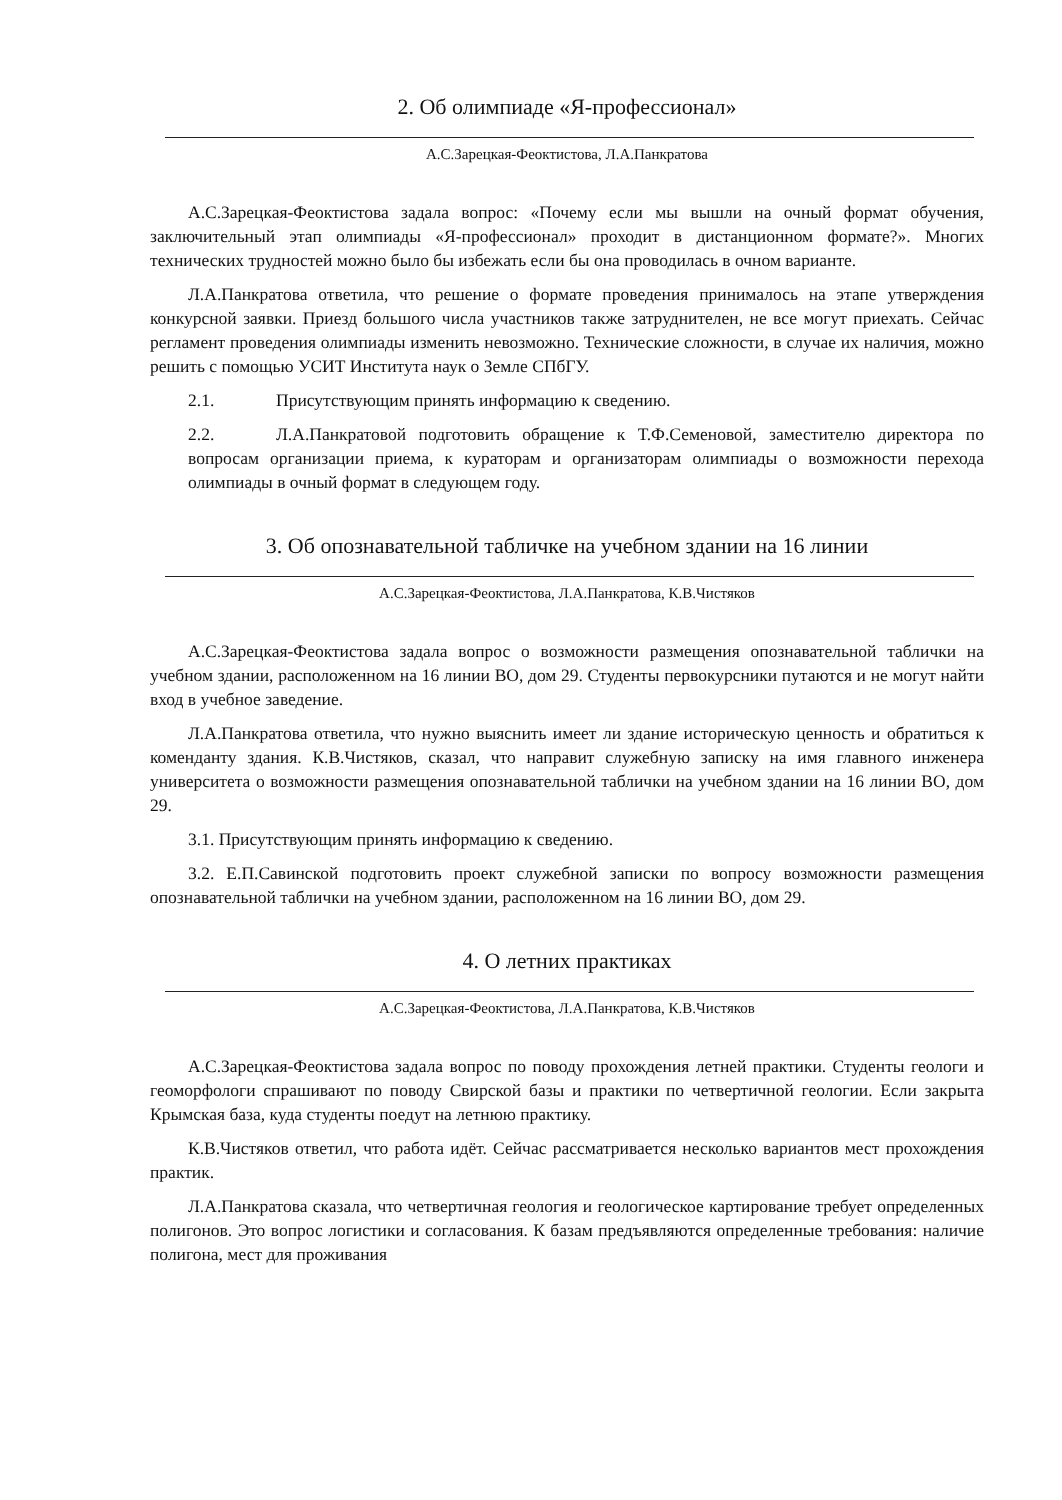2. Об олимпиаде «Я-профессионал»
А.С.Зарецкая-Феоктистова, Л.А.Панкратова
А.С.Зарецкая-Феоктистова задала вопрос: «Почему если мы вышли на очный формат обучения, заключительный этап олимпиады «Я-профессионал» проходит в дистанционном формате?». Многих технических трудностей можно было бы избежать если бы она проводилась в очном варианте.
Л.А.Панкратова ответила, что решение о формате проведения принималось на этапе утверждения конкурсной заявки. Приезд большого числа участников также затруднителен, не все могут приехать. Сейчас регламент проведения олимпиады изменить невозможно. Технические сложности, в случае их наличия, можно решить с помощью УСИТ Института наук о Земле СПбГУ.
2.1. Присутствующим принять информацию к сведению.
2.2. Л.А.Панкратовой подготовить обращение к Т.Ф.Семеновой, заместителю директора по вопросам организации приема, к кураторам и организаторам олимпиады о возможности перехода олимпиады в очный формат в следующем году.
3. Об опознавательной табличке на учебном здании на 16 линии
А.С.Зарецкая-Феоктистова, Л.А.Панкратова, К.В.Чистяков
А.С.Зарецкая-Феоктистова задала вопрос о возможности размещения опознавательной таблички на учебном здании, расположенном на 16 линии ВО, дом 29. Студенты первокурсники путаются и не могут найти вход в учебное заведение.
Л.А.Панкратова ответила, что нужно выяснить имеет ли здание историческую ценность и обратиться к коменданту здания. К.В.Чистяков, сказал, что направит служебную записку на имя главного инженера университета о возможности размещения опознавательной таблички на учебном здании на 16 линии ВО, дом 29.
3.1. Присутствующим принять информацию к сведению.
3.2. Е.П.Савинской подготовить проект служебной записки по вопросу возможности размещения опознавательной таблички на учебном здании, расположенном на 16 линии ВО, дом 29.
4. О летних практиках
А.С.Зарецкая-Феоктистова, Л.А.Панкратова, К.В.Чистяков
А.С.Зарецкая-Феоктистова задала вопрос по поводу прохождения летней практики. Студенты геологи и геоморфологи спрашивают по поводу Свирской базы и практики по четвертичной геологии. Если закрыта Крымская база, куда студенты поедут на летнюю практику.
К.В.Чистяков ответил, что работа идёт. Сейчас рассматривается несколько вариантов мест прохождения практик.
Л.А.Панкратова сказала, что четвертичная геология и геологическое картирование требует определенных полигонов. Это вопрос логистики и согласования. К базам предъявляются определенные требования: наличие полигона, мест для проживания